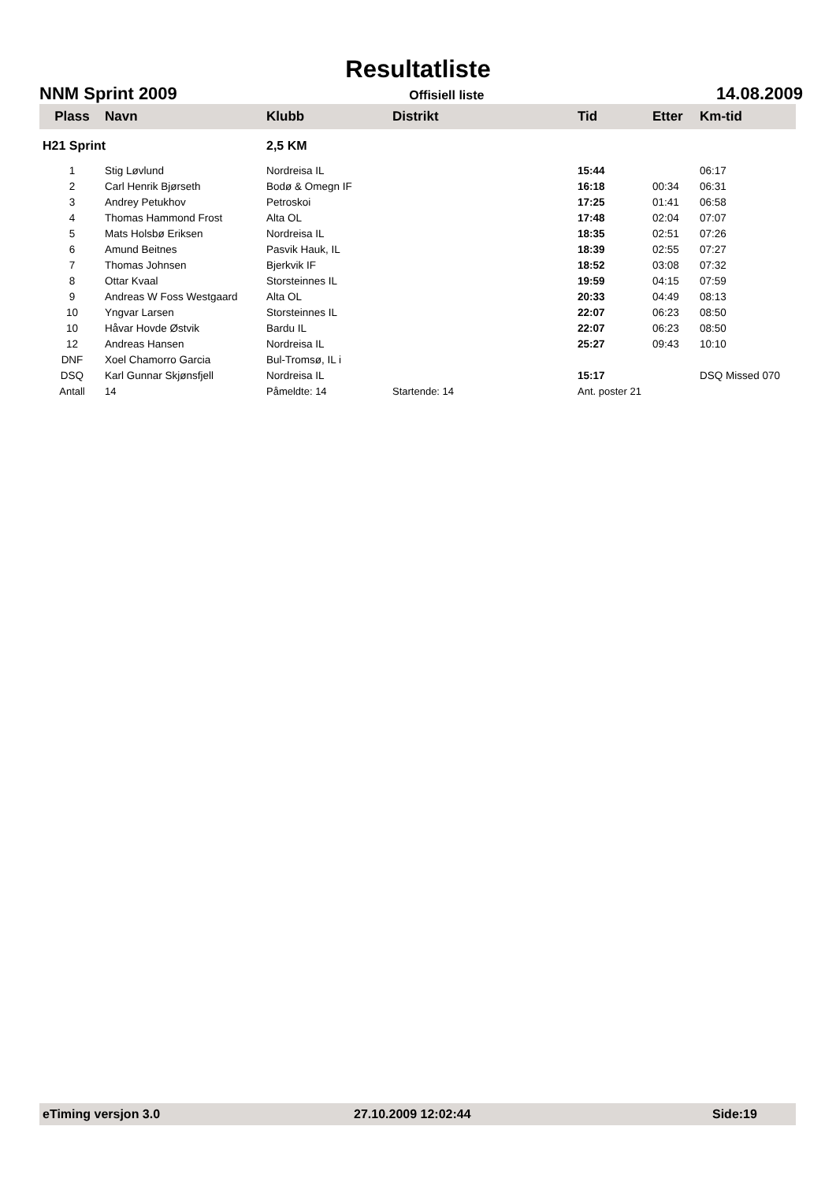Resultatliste
NNM Sprint 2009 Offisiell liste 14.08.2009
| Plass | Navn | Klubb | Distrikt | Tid | Etter | Km-tid |
| --- | --- | --- | --- | --- | --- | --- |
| H21 Sprint | | 2,5 KM | | | | |
| 1 | Stig Løvlund | Nordreisa IL | | 15:44 | | 06:17 |
| 2 | Carl Henrik Bjørseth | Bodø & Omegn IF | | 16:18 | 00:34 | 06:31 |
| 3 | Andrey Petukhov | Petroskoi | | 17:25 | 01:41 | 06:58 |
| 4 | Thomas Hammond Frost | Alta OL | | 17:48 | 02:04 | 07:07 |
| 5 | Mats Holsbø Eriksen | Nordreisa IL | | 18:35 | 02:51 | 07:26 |
| 6 | Amund Beitnes | Pasvik Hauk, IL | | 18:39 | 02:55 | 07:27 |
| 7 | Thomas Johnsen | Bjerkvik IF | | 18:52 | 03:08 | 07:32 |
| 8 | Ottar Kvaal | Storsteinnes IL | | 19:59 | 04:15 | 07:59 |
| 9 | Andreas W Foss Westgaard | Alta OL | | 20:33 | 04:49 | 08:13 |
| 10 | Yngvar Larsen | Storsteinnes IL | | 22:07 | 06:23 | 08:50 |
| 10 | Håvar Hovde Østvik | Bardu IL | | 22:07 | 06:23 | 08:50 |
| 12 | Andreas Hansen | Nordreisa IL | | 25:27 | 09:43 | 10:10 |
| DNF | Xoel Chamorro Garcia | Bul-Tromsø, IL i | | | | |
| DSQ | Karl Gunnar Skjønsfjell | Nordreisa IL | | 15:17 | | DSQ Missed 070 |
| Antall | 14 | Påmeldte: 14 | Startende: 14 | Ant. poster 21 | | |
eTiming versjon 3.0 27.10.2009 12:02:44 Side:19